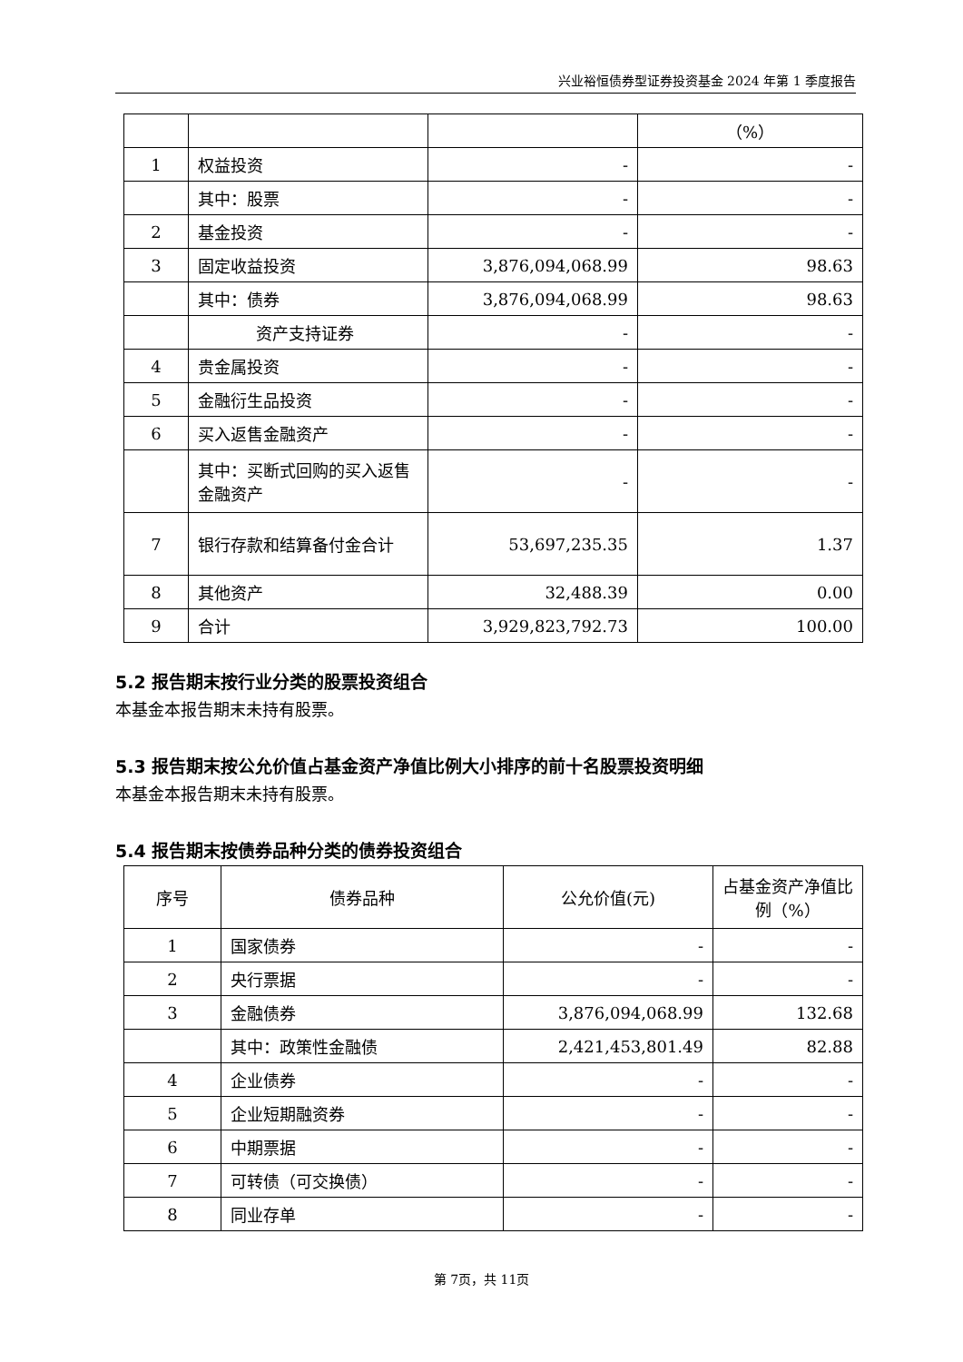兴业裕恒债券型证券投资基金 2024 年第 1 季度报告
| | | | （%） |
| 1 | 权益投资 | - | - |
| | 其中：股票 | - | - |
| 2 | 基金投资 | - | - |
| 3 | 固定收益投资 | 3,876,094,068.99 | 98.63 |
| | 其中：债券 | 3,876,094,068.99 | 98.63 |
| | 资产支持证券 | - | - |
| 4 | 贵金属投资 | - | - |
| 5 | 金融衍生品投资 | - | - |
| 6 | 买入返售金融资产 | - | - |
| | 其中：买断式回购的买入返售金融资产 | - | - |
| 7 | 银行存款和结算备付金合计 | 53,697,235.35 | 1.37 |
| 8 | 其他资产 | 32,488.39 | 0.00 |
| 9 | 合计 | 3,929,823,792.73 | 100.00 |
5.2 报告期末按行业分类的股票投资组合
本基金本报告期末未持有股票。
5.3 报告期末按公允价值占基金资产净值比例大小排序的前十名股票投资明细
本基金本报告期末未持有股票。
5.4 报告期末按债券品种分类的债券投资组合
| 序号 | 债券品种 | 公允价值(元) | 占基金资产净值比例（%） |
| --- | --- | --- | --- |
| 1 | 国家债券 | - | - |
| 2 | 央行票据 | - | - |
| 3 | 金融债券 | 3,876,094,068.99 | 132.68 |
| | 其中：政策性金融债 | 2,421,453,801.49 | 82.88 |
| 4 | 企业债券 | - | - |
| 5 | 企业短期融资券 | - | - |
| 6 | 中期票据 | - | - |
| 7 | 可转债（可交换债） | - | - |
| 8 | 同业存单 | - | - |
第 7页，共 11页